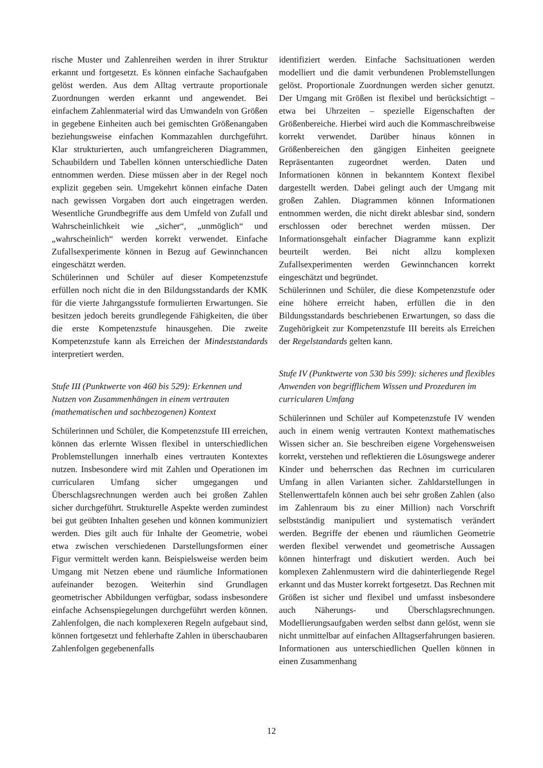rische Muster und Zahlenreihen werden in ihrer Struktur erkannt und fortgesetzt. Es können einfache Sachaufgaben gelöst werden. Aus dem Alltag vertraute proportionale Zuordnungen werden erkannt und angewendet. Bei einfachem Zahlenmaterial wird das Umwandeln von Größen in gegebene Einheiten auch bei gemischten Größenangaben beziehungsweise einfachen Kommazahlen durchgeführt. Klar strukturierten, auch umfangreicheren Diagrammen, Schaubildern und Tabellen können unterschiedliche Daten entnommen werden. Diese müssen aber in der Regel noch explizit gegeben sein. Umgekehrt können einfache Daten nach gewissen Vorgaben dort auch eingetragen werden. Wesentliche Grundbegriffe aus dem Umfeld von Zufall und Wahrscheinlichkeit wie „sicher“, „unmöglich“ und „wahrscheinlich“ werden korrekt verwendet. Einfache Zufallsexperimente können in Bezug auf Gewinnchancen eingeschätzt werden.
Schülerinnen und Schüler auf dieser Kompetenzstufe erfüllen noch nicht die in den Bildungsstandards der KMK für die vierte Jahrgangsstufe formulierten Erwartungen. Sie besitzen jedoch bereits grundlegende Fähigkeiten, die über die erste Kompetenzstufe hinausgehen. Die zweite Kompetenzstufe kann als Erreichen der Mindeststandards interpretiert werden.
Stufe III (Punktwerte von 460 bis 529): Erkennen und Nutzen von Zusammenhängen in einem vertrauten (mathematischen und sachbezogenen) Kontext
Schülerinnen und Schüler, die Kompetenzstufe III erreichen, können das erlernte Wissen flexibel in unterschiedlichen Problemstellungen innerhalb eines vertrauten Kontextes nutzen. Insbesondere wird mit Zahlen und Operationen im curricularen Umfang sicher umgegangen und Überschlagsrechnungen werden auch bei großen Zahlen sicher durchgeführt. Strukturelle Aspekte werden zumindest bei gut geübten Inhalten gesehen und können kommuniziert werden. Dies gilt auch für Inhalte der Geometrie, wobei etwa zwischen verschiedenen Darstellungsformen einer Figur vermittelt werden kann. Beispielsweise werden beim Umgang mit Netzen ebene und räumliche Informationen aufeinander bezogen. Weiterhin sind Grundlagen geometrischer Abbildungen verfügbar, sodass insbesondere einfache Achsenspiegelungen durchgeführt werden können. Zahlenfolgen, die nach komplexeren Regeln aufgebaut sind, können fortgesetzt und fehlerhafte Zahlen in überschaubaren Zahlenfolgen gegebenenfalls
identifiziert werden. Einfache Sachsituationen werden modelliert und die damit verbundenen Problemstellungen gelöst. Proportionale Zuordnungen werden sicher genutzt. Der Umgang mit Größen ist flexibel und berücksichtigt – etwa bei Uhrzeiten – spezielle Eigenschaften der Größenbereiche. Hierbei wird auch die Kommaschreibweise korrekt verwendet. Darüber hinaus können in Größenbereichen den gängigen Einheiten geeignete Repräsentanten zugeordnet werden. Daten und Informationen können in bekanntem Kontext flexibel dargestellt werden. Dabei gelingt auch der Umgang mit großen Zahlen. Diagrammen können Informationen entnommen werden, die nicht direkt ablesbar sind, sondern erschlossen oder berechnet werden müssen. Der Informationsgehalt einfacher Diagramme kann explizit beurteilt werden. Bei nicht allzu komplexen Zufallsexperimenten werden Gewinnchancen korrekt eingeschätzt und begründet.
Schülerinnen und Schüler, die diese Kompetenzstufe oder eine höhere erreicht haben, erfüllen die in den Bildungsstandards beschriebenen Erwartungen, so dass die Zugehörigkeit zur Kompetenzstufe III bereits als Erreichen der Regelstandards gelten kann.
Stufe IV (Punktwerte von 530 bis 599): sicheres und flexibles Anwenden von begrifflichem Wissen und Prozeduren im curricularen Umfang
Schülerinnen und Schüler auf Kompetenzstufe IV wenden auch in einem wenig vertrauten Kontext mathematisches Wissen sicher an. Sie beschreiben eigene Vorgehensweisen korrekt, verstehen und reflektieren die Lösungswege anderer Kinder und beherrschen das Rechnen im curricularen Umfang in allen Varianten sicher. Zahldarstellungen in Stellenwerttafeln können auch bei sehr großen Zahlen (also im Zahlenraum bis zu einer Million) nach Vorschrift selbstständig manipuliert und systematisch verändert werden. Begriffe der ebenen und räumlichen Geometrie werden flexibel verwendet und geometrische Aussagen können hinterfragt und diskutiert werden. Auch bei komplexen Zahlenmustern wird die dahinterliegende Regel erkannt und das Muster korrekt fortgesetzt. Das Rechnen mit Größen ist sicher und flexibel und umfasst insbesondere auch Näherungs- und Überschlagsrechnungen. Modellierungsaufgaben werden selbst dann gelöst, wenn sie nicht unmittelbar auf einfachen Alltagserfahrungen basieren. Informationen aus unterschiedlichen Quellen können in einen Zusammenhang
12